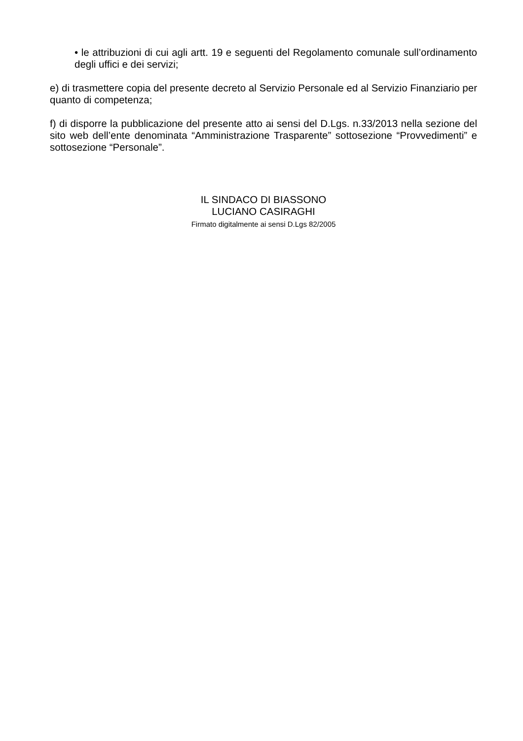• le attribuzioni di cui agli artt. 19 e seguenti del Regolamento comunale sull’ordinamento degli uffici e dei servizi;
e) di trasmettere copia del presente decreto al Servizio Personale ed al Servizio Finanziario per quanto di competenza;
f) di disporre la pubblicazione del presente atto ai sensi del D.Lgs. n.33/2013 nella sezione del sito web dell’ente denominata “Amministrazione Trasparente” sottosezione “Provvedimenti” e sottosezione “Personale”.
IL SINDACO DI BIASSONO
LUCIANO CASIRAGHI
Firmato digitalmente ai sensi D.Lgs 82/2005